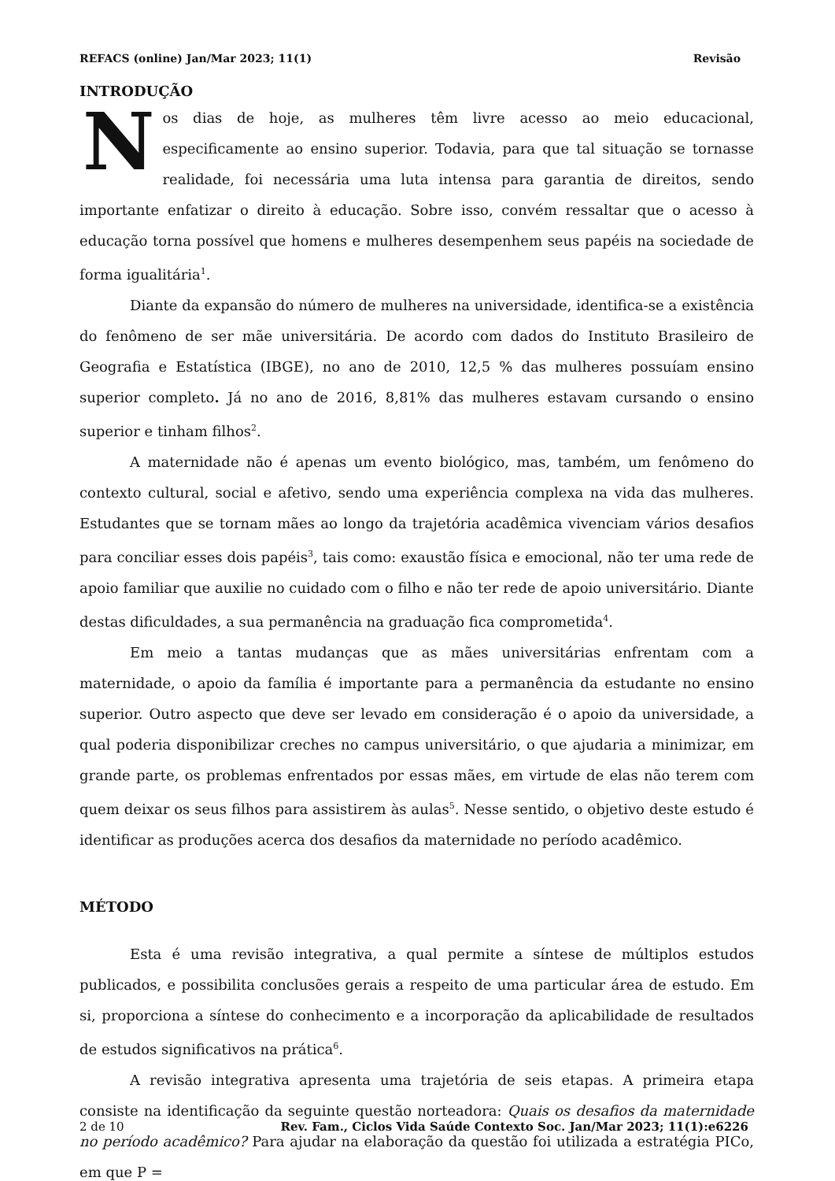REFACS (online) Jan/Mar 2023; 11(1) Revisão
INTRODUÇÃO
Nos dias de hoje, as mulheres têm livre acesso ao meio educacional, especificamente ao ensino superior. Todavia, para que tal situação se tornasse realidade, foi necessária uma luta intensa para garantia de direitos, sendo importante enfatizar o direito à educação. Sobre isso, convém ressaltar que o acesso à educação torna possível que homens e mulheres desempenhem seus papéis na sociedade de forma igualitária<sup>1</sup>.
Diante da expansão do número de mulheres na universidade, identifica-se a existência do fenômeno de ser mãe universitária. De acordo com dados do Instituto Brasileiro de Geografia e Estatística (IBGE), no ano de 2010, 12,5 % das mulheres possuíam ensino superior completo. Já no ano de 2016, 8,81% das mulheres estavam cursando o ensino superior e tinham filhos<sup>2</sup>.
A maternidade não é apenas um evento biológico, mas, também, um fenômeno do contexto cultural, social e afetivo, sendo uma experiência complexa na vida das mulheres. Estudantes que se tornam mães ao longo da trajetória acadêmica vivenciam vários desafios para conciliar esses dois papéis<sup>3</sup>, tais como: exaustão física e emocional, não ter uma rede de apoio familiar que auxilie no cuidado com o filho e não ter rede de apoio universitário. Diante destas dificuldades, a sua permanência na graduação fica comprometida<sup>4</sup>.
Em meio a tantas mudanças que as mães universitárias enfrentam com a maternidade, o apoio da família é importante para a permanência da estudante no ensino superior. Outro aspecto que deve ser levado em consideração é o apoio da universidade, a qual poderia disponibilizar creches no campus universitário, o que ajudaria a minimizar, em grande parte, os problemas enfrentados por essas mães, em virtude de elas não terem com quem deixar os seus filhos para assistirem às aulas<sup>5</sup>. Nesse sentido, o objetivo deste estudo é identificar as produções acerca dos desafios da maternidade no período acadêmico.
MÉTODO
Esta é uma revisão integrativa, a qual permite a síntese de múltiplos estudos publicados, e possibilita conclusões gerais a respeito de uma particular área de estudo. Em si, proporciona a síntese do conhecimento e a incorporação da aplicabilidade de resultados de estudos significativos na prática<sup>6</sup>.
A revisão integrativa apresenta uma trajetória de seis etapas. A primeira etapa consiste na identificação da seguinte questão norteadora: Quais os desafios da maternidade no período acadêmico? Para ajudar na elaboração da questão foi utilizada a estratégia PICo, em que P =
2 de 10 Rev. Fam., Ciclos Vida Saúde Contexto Soc. Jan/Mar 2023; 11(1):e6226